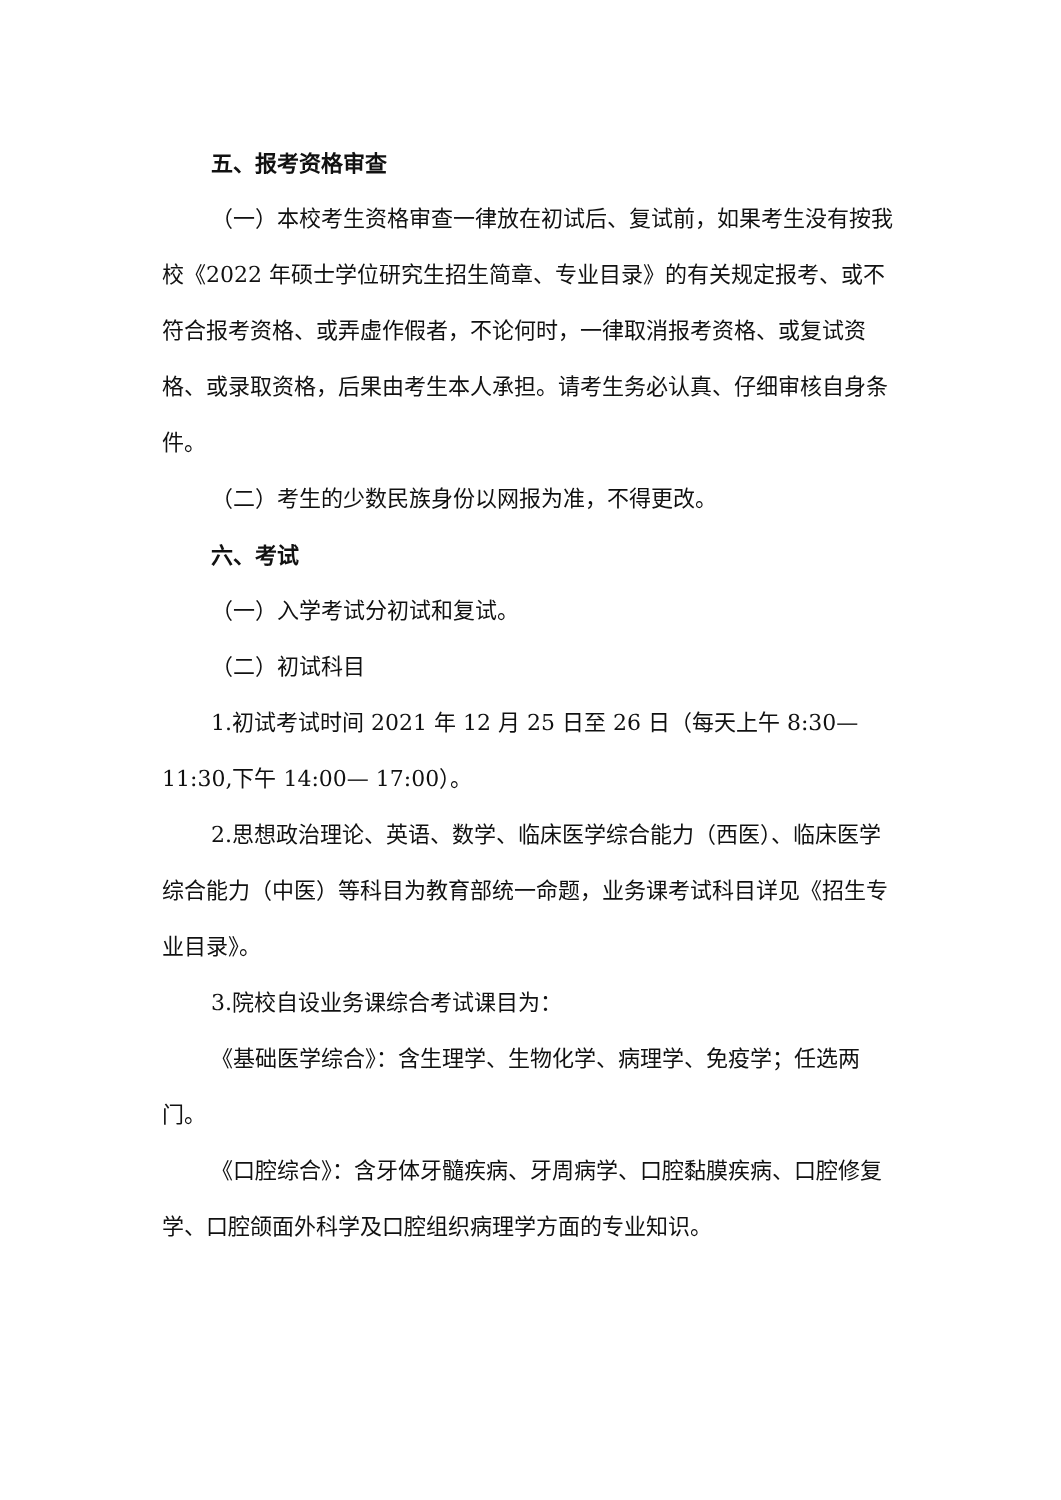五、报考资格审查
（一）本校考生资格审查一律放在初试后、复试前，如果考生没有按我校《2022 年硕士学位研究生招生简章、专业目录》的有关规定报考、或不符合报考资格、或弄虚作假者，不论何时，一律取消报考资格、或复试资格、或录取资格，后果由考生本人承担。请考生务必认真、仔细审核自身条件。
（二）考生的少数民族身份以网报为准，不得更改。
六、考试
（一）入学考试分初试和复试。
（二）初试科目
1.初试考试时间 2021 年 12 月 25 日至 26 日（每天上午 8:30—11:30,下午 14:00— 17:00）。
2.思想政治理论、英语、数学、临床医学综合能力（西医）、临床医学综合能力（中医）等科目为教育部统一命题，业务课考试科目详见《招生专业目录》。
3.院校自设业务课综合考试课目为：
《基础医学综合》：含生理学、生物化学、病理学、免疫学；任选两门。
《口腔综合》：含牙体牙髓疾病、牙周病学、口腔黏膜疾病、口腔修复学、口腔颌面外科学及口腔组织病理学方面的专业知识。